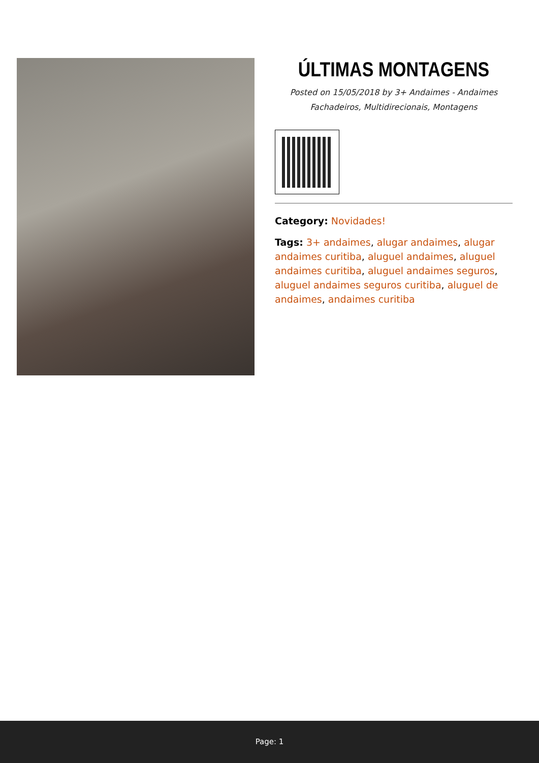ÚLTIMAS MONTAGENS
Posted on 15/05/2018 by 3+ Andaimes - Andaimes Fachadeiros, Multidirecionais, Montagens
Category: Novidades!
Tags: 3+ andaimes, alugar andaimes, alugar andaimes curitiba, aluguel andaimes, aluguel andaimes curitiba, aluguel andaimes seguros, aluguel andaimes seguros curitiba, aluguel de andaimes, andaimes curitiba
Page: 1